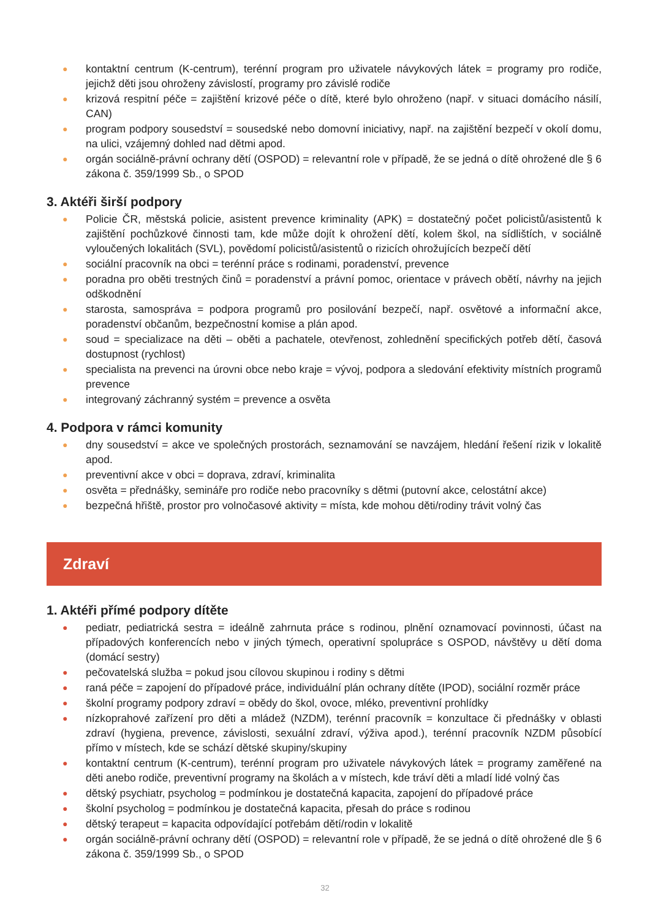● kontaktní centrum (K-centrum), terénní program pro uživatele návykových látek = programy pro rodiče, jejichž děti jsou ohroženy závislostí, programy pro závislé rodiče
● krizová respitní péče = zajištění krizové péče o dítě, které bylo ohroženo (např. v situaci domácího násilí, CAN)
● program podpory sousedství = sousedské nebo domovní iniciativy, např. na zajištění bezpečí v okolí domu, na ulici, vzájemný dohled nad dětmi apod.
● orgán sociálně-právní ochrany dětí (OSPOD) = relevantní role v případě, že se jedná o dítě ohrožené dle § 6 zákona č. 359/1999 Sb., o SPOD
3. Aktéři širší podpory
● Policie ČR, městská policie, asistent prevence kriminality (APK) = dostatečný počet policistů/asistentů k zajištění pochůzkové činnosti tam, kde může dojít k ohrožení dětí, kolem škol, na sídlištích, v sociálně vyloučených lokalitách (SVL), povědomí policistů/asistentů o rizicích ohrožujících bezpečí dětí
● sociální pracovník na obci = terénní práce s rodinami, poradenství, prevence
● poradna pro oběti trestných činů = poradenství a právní pomoc, orientace v právech obětí, návrhy na jejich odškodnění
● starosta, samospráva = podpora programů pro posilování bezpečí, např. osvětové a informační akce, poradenství občanům, bezpečnostní komise a plán apod.
● soud = specializace na děti – oběti a pachatele, otevřenost, zohlednění specifických potřeb dětí, časová dostupnost (rychlost)
● specialista na prevenci na úrovni obce nebo kraje = vývoj, podpora a sledování efektivity místních programů prevence
● integrovaný záchranný systém = prevence a osvěta
4. Podpora v rámci komunity
● dny sousedství = akce ve společných prostorách, seznamování se navzájem, hledání řešení rizik v lokalitě apod.
● preventivní akce v obci = doprava, zdraví, kriminalita
● osvěta = přednášky, semináře pro rodiče nebo pracovníky s dětmi (putovní akce, celostátní akce)
● bezpečná hřiště, prostor pro volnočasové aktivity = místa, kde mohou děti/rodiny trávit volný čas
Zdraví
1. Aktéři přímé podpory dítěte
● pediatr, pediatrická sestra = ideálně zahrnuta práce s rodinou, plnění oznamovací povinnosti, účast na případových konferencích nebo v jiných týmech, operativní spolupráce s OSPOD, návštěvy u dětí doma (domácí sestry)
● pečovatelská služba = pokud jsou cílovou skupinou i rodiny s dětmi
● raná péče = zapojení do případové práce, individuální plán ochrany dítěte (IPOD), sociální rozměr práce
● školní programy podpory zdraví = obědy do škol, ovoce, mléko, preventivní prohlídky
● nízkoprahové zařízení pro děti a mládež (NZDM), terénní pracovník = konzultace či přednášky v oblasti zdraví (hygiena, prevence, závislosti, sexuální zdraví, výživa apod.), terénní pracovník NZDM působící přímo v místech, kde se schází dětské skupiny/skupiny
● kontaktní centrum (K-centrum), terénní program pro uživatele návykových látek = programy zaměřené na děti anebo rodiče, preventivní programy na školách a v místech, kde tráví děti a mladí lidé volný čas
● dětský psychiatr, psycholog = podmínkou je dostatečná kapacita, zapojení do případové práce
● školní psycholog = podmínkou je dostatečná kapacita, přesah do práce s rodinou
● dětský terapeut = kapacita odpovídající potřebám dětí/rodin v lokalitě
● orgán sociálně-právní ochrany dětí (OSPOD) = relevantní role v případě, že se jedná o dítě ohrožené dle § 6 zákona č. 359/1999 Sb., o SPOD
32